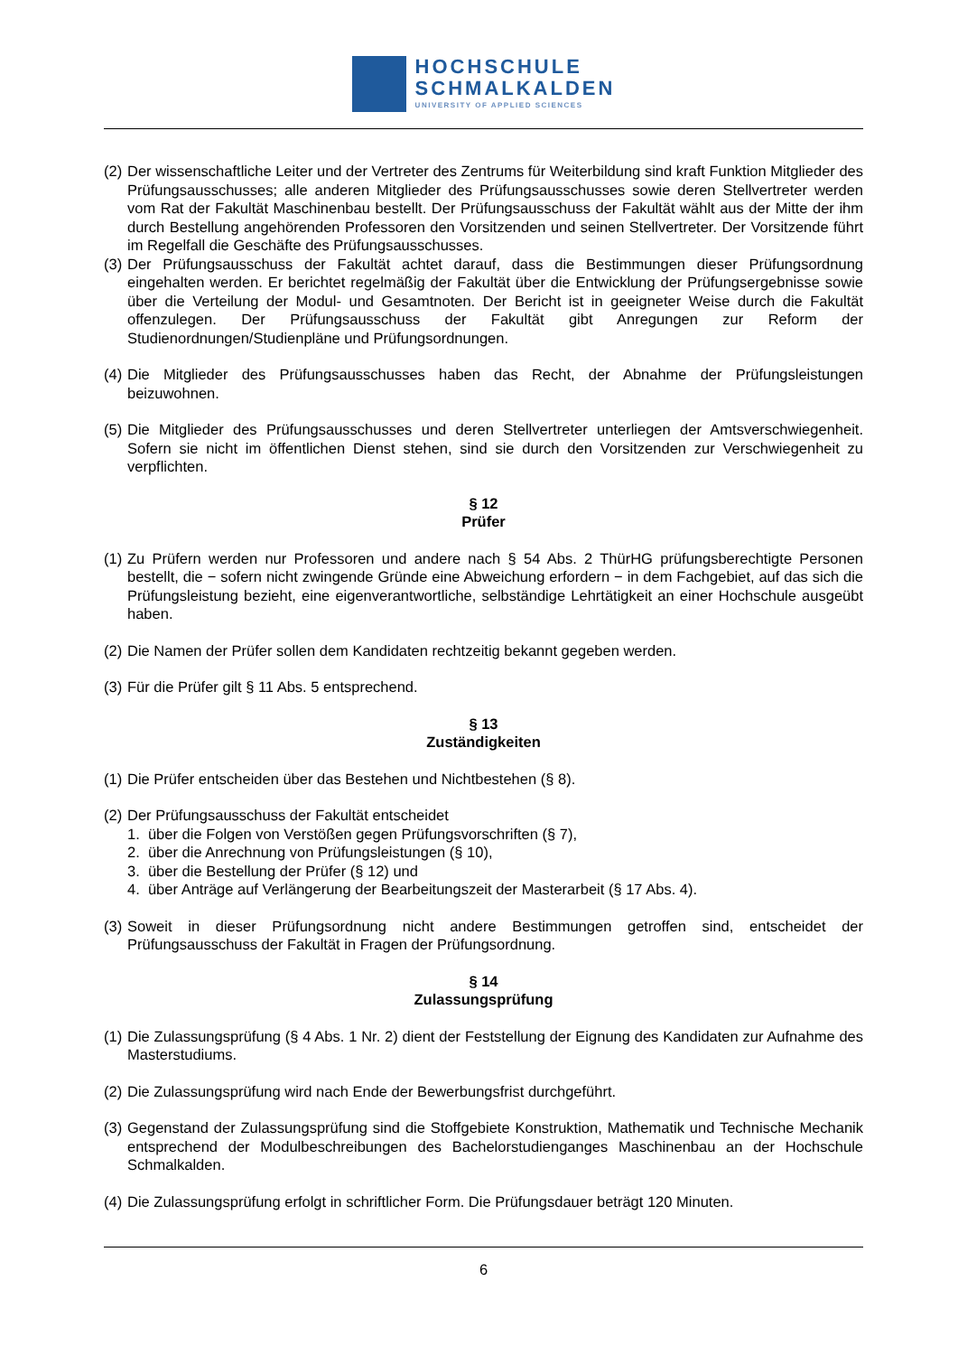HOCHSCHULE
SCHMALKALDEN
UNIVERSITY OF APPLIED SCIENCES
(2) Der wissenschaftliche Leiter und der Vertreter des Zentrums für Weiterbildung sind kraft Funktion Mitglieder des Prüfungsausschusses; alle anderen Mitglieder des Prüfungsausschusses sowie deren Stellvertreter werden vom Rat der Fakultät Maschinenbau bestellt. Der Prüfungsausschuss der Fakultät wählt aus der Mitte der ihm durch Bestellung angehörenden Professoren den Vorsitzenden und seinen Stellvertreter. Der Vorsitzende führt im Regelfall die Geschäfte des Prüfungsausschusses.
(3) Der Prüfungsausschuss der Fakultät achtet darauf, dass die Bestimmungen dieser Prüfungsordnung eingehalten werden. Er berichtet regelmäßig der Fakultät über die Entwicklung der Prüfungsergebnisse sowie über die Verteilung der Modul- und Gesamtnoten. Der Bericht ist in geeigneter Weise durch die Fakultät offenzulegen. Der Prüfungsausschuss der Fakultät gibt Anregungen zur Reform der Studienordnungen/Studienpläne und Prüfungsordnungen.
(4) Die Mitglieder des Prüfungsausschusses haben das Recht, der Abnahme der Prüfungsleistungen beizuwohnen.
(5) Die Mitglieder des Prüfungsausschusses und deren Stellvertreter unterliegen der Amtsverschwiegenheit. Sofern sie nicht im öffentlichen Dienst stehen, sind sie durch den Vorsitzenden zur Verschwiegenheit zu verpflichten.
§ 12
Prüfer
(1) Zu Prüfern werden nur Professoren und andere nach § 54 Abs. 2 ThürHG prüfungsberechtigte Personen bestellt, die − sofern nicht zwingende Gründe eine Abweichung erfordern − in dem Fachgebiet, auf das sich die Prüfungsleistung bezieht, eine eigenverantwortliche, selbständige Lehrtätigkeit an einer Hochschule ausgeübt haben.
(2) Die Namen der Prüfer sollen dem Kandidaten rechtzeitig bekannt gegeben werden.
(3) Für die Prüfer gilt § 11 Abs. 5 entsprechend.
§ 13
Zuständigkeiten
(1) Die Prüfer entscheiden über das Bestehen und Nichtbestehen (§ 8).
(2) Der Prüfungsausschuss der Fakultät entscheidet
1. über die Folgen von Verstößen gegen Prüfungsvorschriften (§ 7),
2. über die Anrechnung von Prüfungsleistungen (§ 10),
3. über die Bestellung der Prüfer (§ 12) und
4. über Anträge auf Verlängerung der Bearbeitungszeit der Masterarbeit (§ 17 Abs. 4).
(3) Soweit in dieser Prüfungsordnung nicht andere Bestimmungen getroffen sind, entscheidet der Prüfungsausschuss der Fakultät in Fragen der Prüfungsordnung.
§ 14
Zulassungsprüfung
(1) Die Zulassungsprüfung (§ 4 Abs. 1 Nr. 2) dient der Feststellung der Eignung des Kandidaten zur Aufnahme des Masterstudiums.
(2) Die Zulassungsprüfung wird nach Ende der Bewerbungsfrist durchgeführt.
(3) Gegenstand der Zulassungsprüfung sind die Stoffgebiete Konstruktion, Mathematik und Technische Mechanik entsprechend der Modulbeschreibungen des Bachelorstudienganges Maschinenbau an der Hochschule Schmalkalden.
(4) Die Zulassungsprüfung erfolgt in schriftlicher Form. Die Prüfungsdauer beträgt 120 Minuten.
6